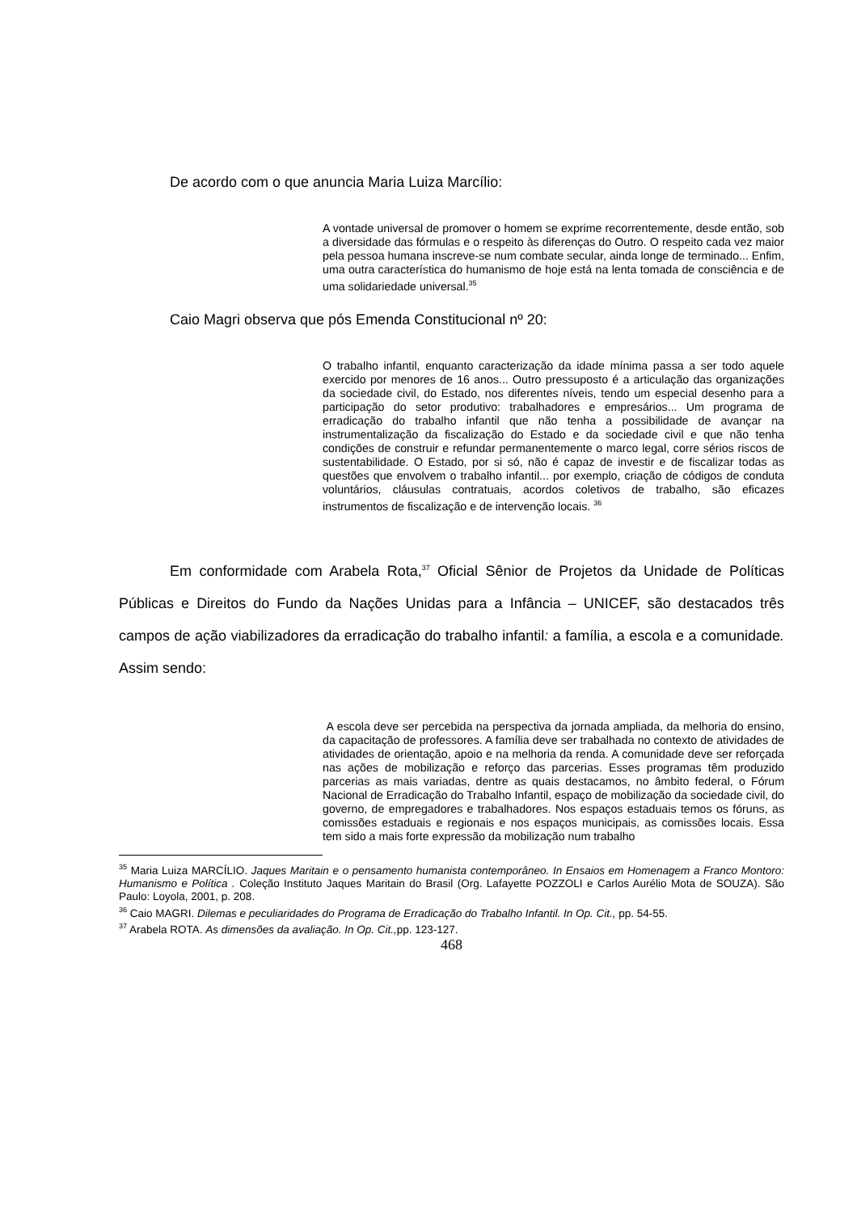De acordo com o que anuncia Maria Luiza Marcílio:
A vontade universal de promover o homem se exprime recorrentemente, desde então, sob a diversidade das fórmulas e o respeito às diferenças do Outro. O respeito cada vez maior pela pessoa humana inscreve-se num combate secular, ainda longe de terminado... Enfim, uma outra característica do humanismo de hoje está na lenta tomada de consciência e de uma solidariedade universal.<sup>35</sup>
Caio Magri observa que pós Emenda Constitucional nº 20:
O trabalho infantil, enquanto caracterização da idade mínima passa a ser todo aquele exercido por menores de 16 anos... Outro pressuposto é a articulação das organizações da sociedade civil, do Estado, nos diferentes níveis, tendo um especial desenho para a participação do setor produtivo: trabalhadores e empresários... Um programa de erradicação do trabalho infantil que não tenha a possibilidade de avançar na instrumentalização da fiscalização do Estado e da sociedade civil e que não tenha condições de construir e refundar permanentemente o marco legal, corre sérios riscos de sustentabilidade. O Estado, por si só, não é capaz de investir e de fiscalizar todas as questões que envolvem o trabalho infantil... por exemplo, criação de códigos de conduta voluntários, cláusulas contratuais, acordos coletivos de trabalho, são eficazes instrumentos de fiscalização e de intervenção locais. <sup>36</sup>
Em conformidade com Arabela Rota,<sup>37</sup> Oficial Sênior de Projetos da Unidade de Políticas Públicas e Direitos do Fundo da Nações Unidas para a Infância – UNICEF, são destacados três campos de ação viabilizadores da erradicação do trabalho infantil: a família, a escola e a comunidade. Assim sendo:
A escola deve ser percebida na perspectiva da jornada ampliada, da melhoria do ensino, da capacitação de professores. A família deve ser trabalhada no contexto de atividades de atividades de orientação, apoio e na melhoria da renda. A comunidade deve ser reforçada nas ações de mobilização e reforço das parcerias. Esses programas têm produzido parcerias as mais variadas, dentre as quais destacamos, no âmbito federal, o Fórum Nacional de Erradicação do Trabalho Infantil, espaço de mobilização da sociedade civil, do governo, de empregadores e trabalhadores. Nos espaços estaduais temos os fóruns, as comissões estaduais e regionais e nos espaços municipais, as comissões locais. Essa tem sido a mais forte expressão da mobilização num trabalho
<sup>35</sup> Maria Luiza MARCÍLIO. Jaques Maritain e o pensamento humanista contemporâneo. In Ensaios em Homenagem a Franco Montoro: Humanismo e Política . Coleção Instituto Jaques Maritain do Brasil (Org. Lafayette POZZOLI e Carlos Aurélio Mota de SOUZA). São Paulo: Loyola, 2001, p. 208.
<sup>36</sup> Caio MAGRI. Dilemas e peculiaridades do Programa de Erradicação do Trabalho Infantil. In Op. Cit., pp. 54-55.
<sup>37</sup> Arabela ROTA. As dimensões da avaliação. In Op. Cit., pp. 123-127.
468